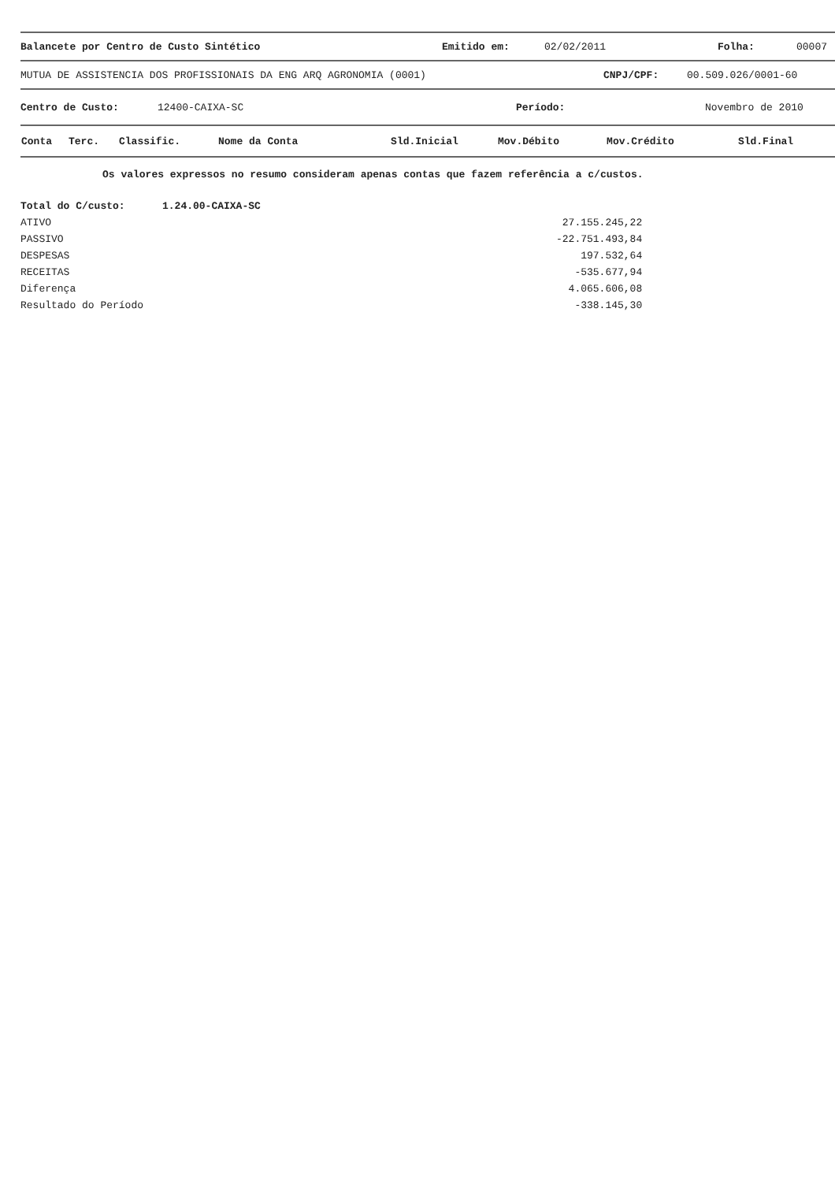Balancete por Centro de Custo Sintético Emitido em: 02/02/2011 Folha: 00007
MUTUA DE ASSISTENCIA DOS PROFISSIONAIS DA ENG ARQ AGRONOMIA (0001) CNPJ/CPF: 00.509.026/0001-60
Centro de Custo: 12400-CAIXA-SC Período: Novembro de 2010
| Conta | Terc. | Classific. | Nome da Conta | Sld.Inicial | Mov.Débito | Mov.Crédito | Sld.Final |
| --- | --- | --- | --- | --- | --- | --- | --- |
Os valores expressos no resumo consideram apenas contas que fazem referência a c/custos.
| Total do C/custo: | 1.24.00-CAIXA-SC | |
| ATIVO | | 27.155.245,22 |
| PASSIVO | | -22.751.493,84 |
| DESPESAS | | 197.532,64 |
| RECEITAS | | -535.677,94 |
| Diferença | | 4.065.606,08 |
| Resultado do Período | | -338.145,30 |